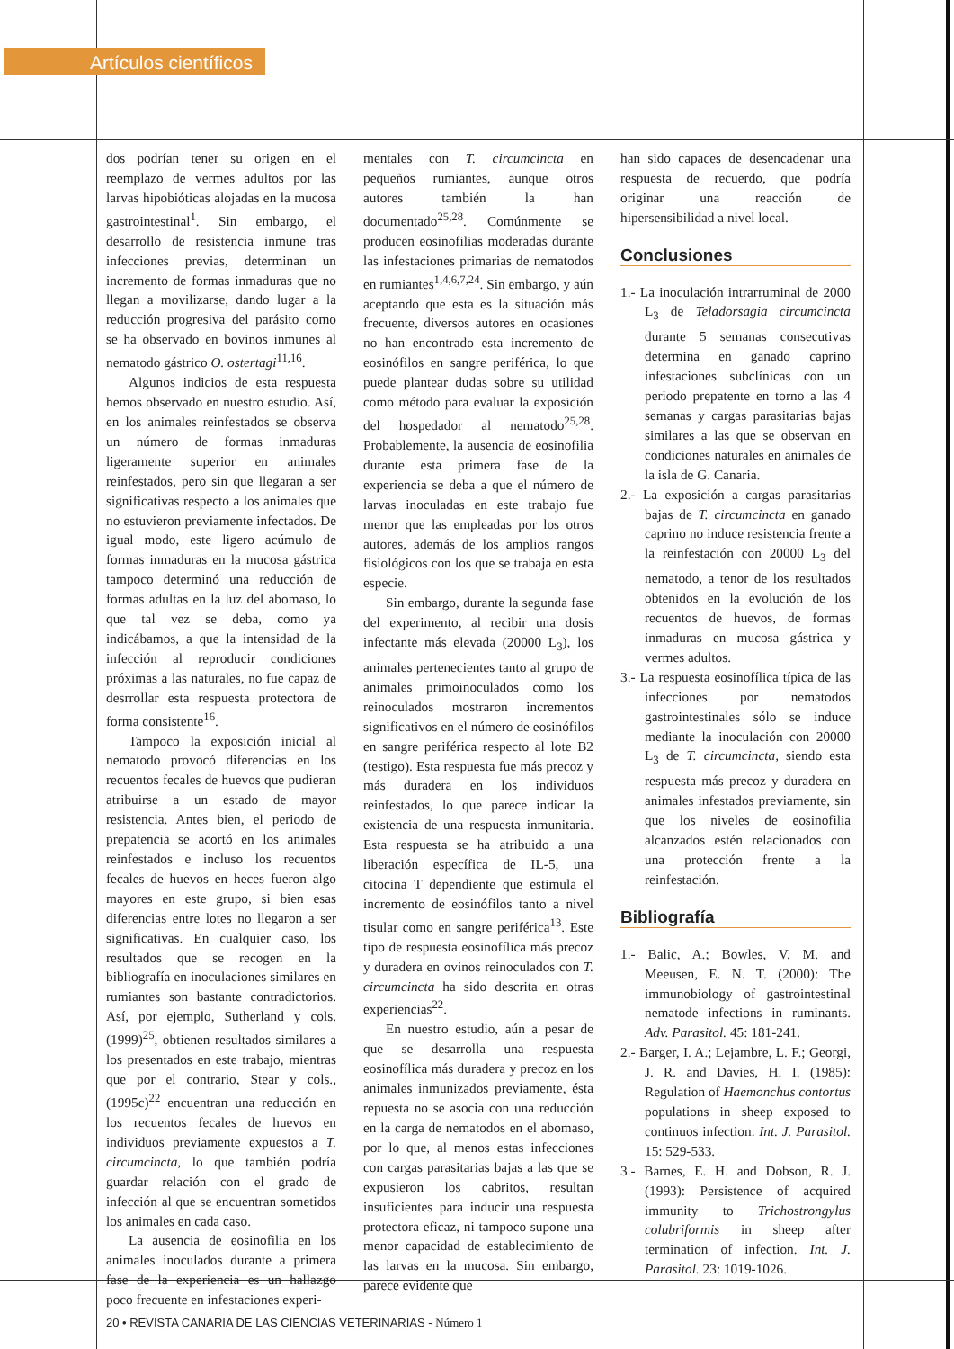Artículos científicos
dos podrían tener su origen en el reemplazo de vermes adultos por las larvas hipobióticas alojadas en la mucosa gastrointestinal<sup>1</sup>. Sin embargo, el desarrollo de resistencia inmune tras infecciones previas, determinan un incremento de formas inmaduras que no llegan a movilizarse, dando lugar a la reducción progresiva del parásito como se ha observado en bovinos inmunes al nematodo gástrico O. ostertagi<sup>11,16</sup>.
Algunos indicios de esta respuesta hemos observado en nuestro estudio. Así, en los animales reinfestados se observa un número de formas inmaduras ligeramente superior en animales reinfestados, pero sin que llegaran a ser significativas respecto a los animales que no estuvieron previamente infectados. De igual modo, este ligero acúmulo de formas inmaduras en la mucosa gástrica tampoco determinó una reducción de formas adultas en la luz del abomaso, lo que tal vez se deba, como ya indicábamos, a que la intensidad de la infección al reproducir condiciones próximas a las naturales, no fue capaz de desrrollar esta respuesta protectora de forma consistente<sup>16</sup>.
Tampoco la exposición inicial al nematodo provocó diferencias en los recuentos fecales de huevos que pudieran atribuirse a un estado de mayor resistencia. Antes bien, el periodo de prepatencia se acortó en los animales reinfestados e incluso los recuentos fecales de huevos en heces fueron algo mayores en este grupo, si bien esas diferencias entre lotes no llegaron a ser significativas. En cualquier caso, los resultados que se recogen en la bibliografía en inoculaciones similares en rumiantes son bastante contradictorios. Así, por ejemplo, Sutherland y cols. (1999)<sup>25</sup>, obtienen resultados similares a los presentados en este trabajo, mientras que por el contrario, Stear y cols., (1995c)<sup>22</sup> encuentran una reducción en los recuentos fecales de huevos en individuos previamente expuestos a T. circumcincta, lo que también podría guardar relación con el grado de infección al que se encuentran sometidos los animales en cada caso.
La ausencia de eosinofilia en los animales inoculados durante a primera fase de la experiencia es un hallazgo poco frecuente en infestaciones experi-
mentales con T. circumcincta en pequeños rumiantes, aunque otros autores también la han documentado<sup>25,28</sup>. Comúnmente se producen eosinofilias moderadas durante las infestaciones primarias de nematodos en rumiantes<sup>1,4,6,7,24</sup>. Sin embargo, y aún aceptando que esta es la situación más frecuente, diversos autores en ocasiones no han encontrado esta incremento de eosinófilos en sangre periférica, lo que puede plantear dudas sobre su utilidad como método para evaluar la exposición del hospedador al nematodo<sup>25,28</sup>. Probablemente, la ausencia de eosinofilia durante esta primera fase de la experiencia se deba a que el número de larvas inoculadas en este trabajo fue menor que las empleadas por los otros autores, además de los amplios rangos fisiológicos con los que se trabaja en esta especie.
Sin embargo, durante la segunda fase del experimento, al recibir una dosis infectante más elevada (20000 L<sub>3</sub>), los animales pertenecientes tanto al grupo de animales primoinoculados como los reinoculados mostraron incrementos significativos en el número de eosinófilos en sangre periférica respecto al lote B2 (testigo). Esta respuesta fue más precoz y más duradera en los individuos reinfestados, lo que parece indicar la existencia de una respuesta inmunitaria. Esta respuesta se ha atribuido a una liberación específica de IL-5, una citocina T dependiente que estimula el incremento de eosinófilos tanto a nivel tisular como en sangre periférica<sup>13</sup>. Este tipo de respuesta eosinofílica más precoz y duradera en ovinos reinoculados con T. circumcincta ha sido descrita en otras experiencias<sup>22</sup>.
En nuestro estudio, aún a pesar de que se desarrolla una respuesta eosinofílica más duradera y precoz en los animales inmunizados previamente, ésta repuesta no se asocia con una reducción en la carga de nematodos en el abomaso, por lo que, al menos estas infecciones con cargas parasitarias bajas a las que se expusieron los cabritos, resultan insuficientes para inducir una respuesta protectora eficaz, ni tampoco supone una menor capacidad de establecimiento de las larvas en la mucosa. Sin embargo, parece evidente que
han sido capaces de desencadenar una respuesta de recuerdo, que podría originar una reacción de hipersensibilidad a nivel local.
Conclusiones
1.- La inoculación intrarruminal de 2000 L<sub>3</sub> de Teladorsagia circumcincta durante 5 semanas consecutivas determina en ganado caprino infestaciones subclínicas con un periodo prepatente en torno a las 4 semanas y cargas parasitarias bajas similares a las que se observan en condiciones naturales en animales de la isla de G. Canaria.
2.- La exposición a cargas parasitarias bajas de T. circumcincta en ganado caprino no induce resistencia frente a la reinfestación con 20000 L<sub>3</sub> del nematodo, a tenor de los resultados obtenidos en la evolución de los recuentos de huevos, de formas inmaduras en mucosa gástrica y vermes adultos.
3.- La respuesta eosinofílica típica de las infecciones por nematodos gastrointestinales sólo se induce mediante la inoculación con 20000 L<sub>3</sub> de T. circumcincta, siendo esta respuesta más precoz y duradera en animales infestados previamente, sin que los niveles de eosinofilia alcanzados estén relacionados con una protección frente a la reinfestación.
Bibliografía
1.- Balic, A.; Bowles, V. M. and Meeusen, E. N. T. (2000): The immunobiology of gastrointestinal nematode infections in ruminants. Adv. Parasitol. 45: 181-241.
2.- Barger, I. A.; Lejambre, L. F.; Georgi, J. R. and Davies, H. I. (1985): Regulation of Haemonchus contortus populations in sheep exposed to continuos infection. Int. J. Parasitol. 15: 529-533.
3.- Barnes, E. H. and Dobson, R. J. (1993): Persistence of acquired immunity to Trichostrongylus colubriformis in sheep after termination of infection. Int. J. Parasitol. 23: 1019-1026.
20 • REVISTA CANARIA DE LAS CIENCIAS VETERINARIAS - Número 1